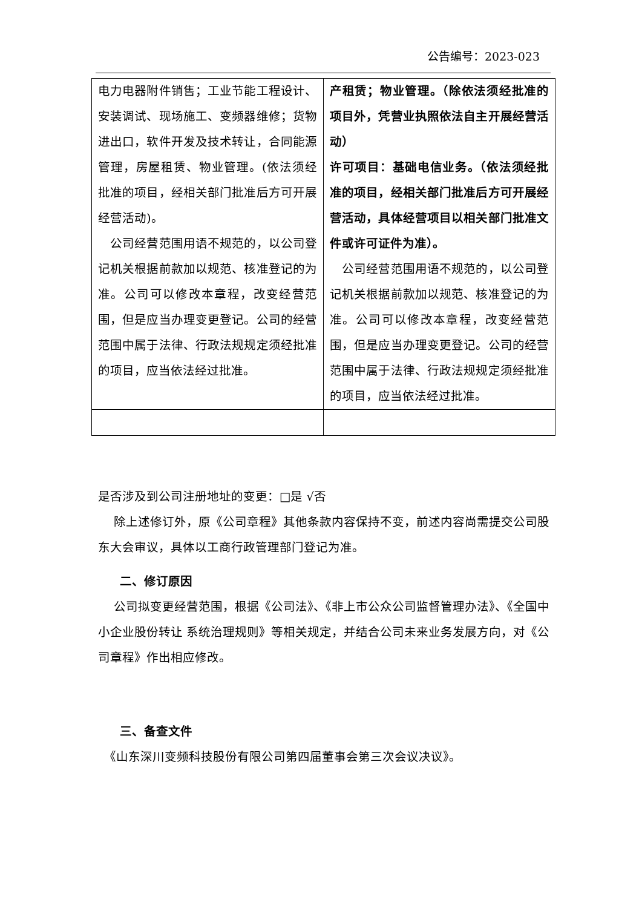公告编号：2023-023
| 电力电器附件销售；工业节能工程设计、安装调试、现场施工、变频器维修；货物进出口，软件开发及技术转让，合同能源管理，房屋租赁、物业管理。(依法须经批准的项目，经相关部门批准后方可开展经营活动)。 公司经营范围用语不规范的，以公司登记机关根据前款加以规范、核准登记的为准。公司可以修改本章程，改变经营范围，但是应当办理变更登记。公司的经营范围中属于法律、行政法规规定须经批准的项目，应当依法经过批准。 | 产租赁；物业管理。（除依法须经批准的项目外，凭营业执照依法自主开展经营活动） 许可项目：基础电信业务。（依法须经批准的项目，经相关部门批准后方可开展经营活动，具体经营项目以相关部门批准文件或许可证件为准）。 公司经营范围用语不规范的，以公司登记机关根据前款加以规范、核准登记的为准。公司可以修改本章程，改变经营范围，但是应当办理变更登记。公司的经营范围中属于法律、行政法规规定须经批准的项目，应当依法经过批准。 |
是否涉及到公司注册地址的变更：□是 √否
　 除上述修订外，原《公司章程》其他条款内容保持不变，前述内容尚需提交公司股东大会审议，具体以工商行政管理部门登记为准。
二、修订原因
　 公司拟变更经营范围，根据《公司法》、《非上市公众公司监督管理办法》、《全国中小企业股份转让 系统治理规则》等相关规定，并结合公司未来业务发展方向，对《公司章程》作出相应修改。
三、备查文件
　《山东深川变频科技股份有限公司第四届董事会第三次会议决议》。